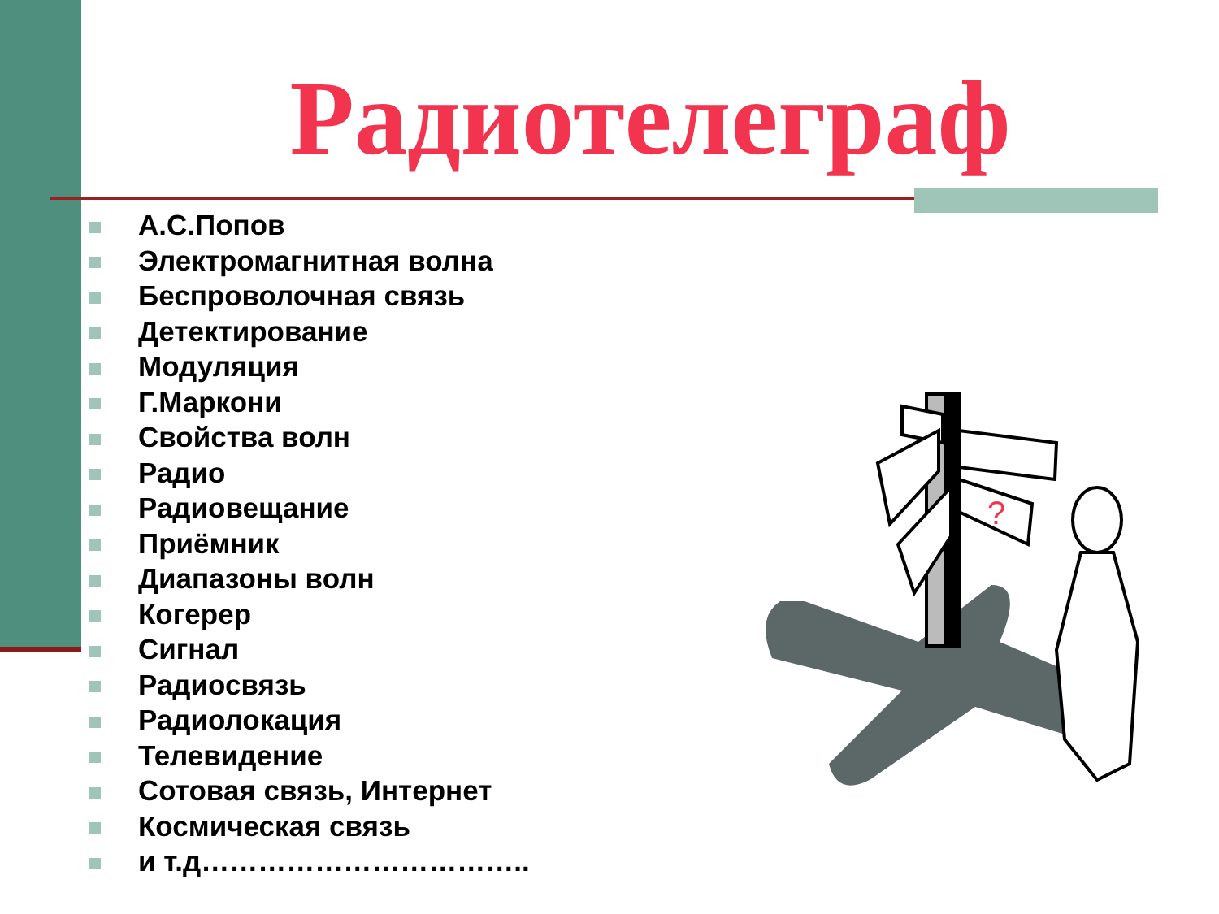Радиотелеграф
А.С.Попов
Электромагнитная волна
Беспроволочная связь
Детектирование
Модуляция
Г.Маркони
Свойства волн
Радио
Радиовещание
Приёмник
Диапазоны волн
Когерер
Сигнал
Радиосвязь
Радиолокация
Телевидение
Сотовая связь, Интернет
Космическая связь
и т.д……………………………..
?